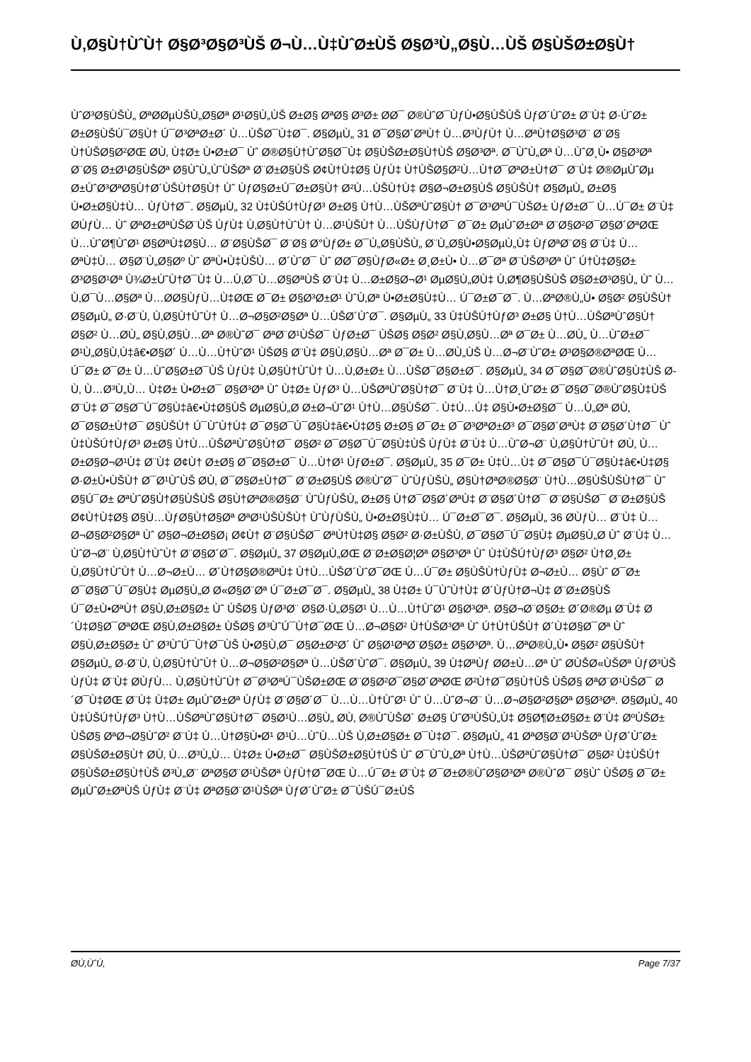Ù‚Ø§Ù†ÙˆÙ† Ø§Ø³Ø§Ø³ÙŠ Ø¬Ù…Ù‡ÙˆØ±ÙŠ Ø§Ø³Ù„Ø§Ù…ÙŠ Ø§ÙŠØ±Ø§Ù†
ÙˆØ³Ø§ÙŠÙ„ ØªØ­ØµÙŠÙ„Ø§Øª Ø¹Ø§Ù„ÙŠ Ø±Ø§ ØªØ§ Ø³Ø± Ø­Ø¯ Ø®ÙˆØ¯ÙƒÙ•Ø§ÙŠÙŠ ÙƒØ´ÙˆØ± Ø¨Ù‡ Ø·ÙˆØ± Ø±Ø§ÙŠÚ¯Ø§Ù† Ú¯Ø³ØªØ±Ø´ Ù…ÙŠØ¯Ù‡Ø¯. Ø§ØµÙ„ 31 Ø¯Ø§Ø´ØªÙ† Ù…Ø³ÙƒÙ† Ù…ØªÙ†Ø§Ø³Ø¨ Ø¨Ø§ Ù†ÙŠØ§Ø²ØŒ Ø­Ù‚ Ù‡Ø± Ù•Ø±Ø¯ Ùˆ Ø®Ø§Ù†ÙˆØ§Ø¯Ù‡ Ø§ÙŠØ±Ø§Ù†ÙŠ Ø§Ø³Øª. Ø¯ÙˆÙ„Øª Ù…ÙˆØ¸Ù• Ø§Ø³Øª Ø¨Ø§ Ø±Ø¹Ø§ÙŠØª Ø§ÙˆÙ„ÙˆÙŠØª Ø¨Ø±Ø§ÙŠ Ø¢Ù†Ù‡Ø§ ÙƒÙ‡ Ù†ÙŠØ§Ø²Ù…Ù†Ø¯ØªØ±Ù†Ø¯ Ø¨Ù‡ Ø®ØµÙˆØµ Ø±ÙˆØ³ØªØ§Ù†Ø´ÙŠÙ†Ø§Ù† Ùˆ ÙƒØ§Ø±Ú¯Ø±Ø§Ù† Ø²Ù…ÙŠÙ†Ù‡ Ø§Ø¬Ø±Ø§ÙŠ Ø§ÙŠÙ† Ø§ØµÙ„ Ø±Ø§ Ù•Ø±Ø§Ù‡Ù… ÙƒÙ†Ø¯. Ø§ØµÙ„ 32 Ù‡ÙŠÚ†ÙƒØ³ Ø±Ø§ Ù†Ù…ÙŠØªÙˆØ§Ù† Ø¯Ø³ØªÚ¯ÙŠØ± ÙƒØ±Ø¯ Ù…Ú¯Ø± Ø¨Ù‡ Ø­ÙƒÙ… Ùˆ ØªØ±ØªÙŠØ¨ÙŠ ÙƒÙ‡ Ù‚Ø§Ù†ÙˆÙ† Ù…Ø¹ÙŠÙ† Ù…ÙŠÙƒÙ†Ø¯ Ø¯Ø± ØµÙˆØ±Øª Ø¨Ø§Ø²Ø¯Ø§Ø´ØªØŒ Ù…ÙˆØ¶ÙˆØ¹ Ø§ØªÙ‡Ø§Ù… Ø¨Ø§ÙŠØ¯ Ø¨Ø§ Ø°ÙƒØ± Ø¯Ù„Ø§ÙŠÙ„ Ø¨Ù„Ø§Ù•Ø§ØµÙ„Ù‡ ÙƒØªØ¨Ø§ Ø¨Ù‡ Ù…ØªÙ‡Ù… Ø§Ø¨Ù„Ø§Øº Ùˆ ØªÙ•Ù‡ÙŠÙ… Ø´ÙˆØ¯ Ùˆ Ø­Ø¯Ø§ÙƒØ«Ø± Ø¸Ø±Ù• Ù…Ø¯Øª Ø¨ÙŠØ³Øª Ùˆ Ú†Ù‡Ø§Ø± Ø³Ø§Ø¹Øª Ù¾Ø±ÙˆÙ†Ø¯Ù‡ Ù…Ù‚Ø¯Ù…Ø§ØªÙŠ Ø¨Ù‡ Ù…Ø±Ø§Ø¬Ø¹ ØµØ§Ù„Ø­Ù‡ Ù‚Ø¶Ø§ÙŠÙŠ Ø§Ø±Ø³Ø§Ù„ Ùˆ Ù…Ù‚Ø¯Ù…Ø§Øª Ù…Ø­Ø§ÙƒÙ…Ù‡ØŒ Ø¯Ø± Ø§Ø³Ø±Ø¹ ÙˆÙ‚Øª Ù•Ø±Ø§Ù‡Ù… Ú¯Ø±Ø¯Ø¯. Ù…ØªØ®Ù„Ù• Ø§Ø² Ø§ÙŠÙ† Ø§ØµÙ„ Ø·Ø¨Ù‚ Ù‚Ø§Ù†ÙˆÙ† Ù…Ø¬Ø§Ø²Ø§Øª Ù…ÙŠØ´ÙˆØ¯. Ø§ØµÙ„ 33 Ù‡ÙŠÚ†ÙƒØ³ Ø±Ø§ Ù†Ù…ÙŠØªÙˆØ§Ù† Ø§Ø² Ù…Ø­Ù„ Ø§Ù‚Ø§Ù…Øª Ø®ÙˆØ¯ ØªØ¨Ø¹ÙŠØ¯ ÙƒØ±Ø¯ ÙŠØ§ Ø§Ø² Ø§Ù‚Ø§Ù…Øª Ø¯Ø± Ù…Ø­Ù„ Ù…ÙˆØ±Ø¯ Ø¹Ù„Ø§Ù‚Ù‡â€•Ø§Ø´ Ù…Ù…Ù†ÙˆØ¹ ÙŠØ§ Ø¨Ù‡ Ø§Ù‚Ø§Ù…Øª Ø¯Ø± Ù…Ø­Ù„ÙŠ Ù…Ø¬Ø¨ÙˆØ± Ø³Ø§Ø®ØªØŒ Ù…Ú¯Ø± Ø¯Ø± Ù…ÙˆØ§Ø±Ø¯ÙŠ ÙƒÙ‡ Ù‚Ø§Ù†ÙˆÙ† Ù…Ù‚Ø±Ø± Ù…ÙŠØ¯Ø§Ø±Ø¯. Ø§ØµÙ„ 34 Ø¯Ø§Ø¯Ø®ÙˆØ§Ù‡ÙŠ Ø­Ù‚ Ù…Ø³Ù„Ù… Ù‡Ø± Ù•Ø±Ø¯ Ø§Ø³Øª Ùˆ Ù‡Ø± ÙƒØ³ Ù…ÙŠØªÙˆØ§Ù†Ø¯ Ø¨Ù‡ Ù…Ù†Ø¸ÙˆØ± Ø¯Ø§Ø¯Ø®ÙˆØ§Ù‡ÙŠ Ø¨Ù‡ Ø¯Ø§Ø¯Ú¯Ø§Ù‡â€•Ù‡Ø§ÙŠ ØµØ§Ù„Ø­ Ø±Ø¬ÙˆØ¹ Ù†Ù…Ø§ÙŠØ¯. Ù‡Ù…Ù‡ Ø§Ù•Ø±Ø§Ø¯ Ù…Ù„Øª Ø­Ù‚ Ø¯Ø§Ø±Ù†Ø¯ Ø§ÙŠÙ† Ú¯ÙˆÙ†Ù‡ Ø¯Ø§Ø¯Ú¯Ø§Ù‡â€•Ù‡Ø§ Ø±Ø§ Ø¯Ø± Ø¯Ø³ØªØ±Ø³ Ø¯Ø§Ø´ØªÙ‡ Ø¨Ø§Ø´Ù†Ø¯ Ùˆ Ù‡ÙŠÚ†ÙƒØ³ Ø±Ø§ Ù†Ù…ÙŠØªÙˆØ§Ù†Ø¯ Ø§Ø² Ø¯Ø§Ø¯Ú¯Ø§Ù‡ÙŠ ÙƒÙ‡ Ø¨Ù‡ Ù…ÙˆØ¬Ø¨ Ù‚Ø§Ù†ÙˆÙ† Ø­Ù‚ Ù…Ø±Ø§Ø¬Ø¹Ù‡ Ø¨Ù‡ Ø¢Ù† Ø±Ø§ Ø¯Ø§Ø±Ø¯ Ù…Ù†Ø¹ ÙƒØ±Ø¯. Ø§ØµÙ„ 35 Ø¯Ø± Ù‡Ù…Ù‡ Ø¯Ø§Ø¯Ú¯Ø§Ù‡â€•Ù‡Ø§ Ø·Ø±Ù•ÙŠÙ† Ø¯Ø¹ÙˆÙŠ Ø­Ù‚ Ø¯Ø§Ø±Ù†Ø¯ Ø¨Ø±Ø§ÙŠ Ø®ÙˆØ¯ ÙˆÙƒÙŠÙ„ Ø§Ù†ØªØ®Ø§Ø¨ Ù†Ù…Ø§ÙŠÙŠÙ†Ø¯ Ùˆ Ø§Ú¯Ø± ØªÙˆØ§Ù†Ø§ÙŠÙŠ Ø§Ù†ØªØ®Ø§Ø¨ ÙˆÙƒÙŠÙ„ Ø±Ø§ Ù†Ø¯Ø§Ø´ØªÙ‡ Ø¨Ø§Ø´Ù†Ø¯ Ø¨Ø§ÙŠØ¯ Ø¨Ø±Ø§ÙŠ Ø¢Ù†Ù‡Ø§ Ø§Ù…ÙƒØ§Ù†Ø§Øª ØªØ¹ÙŠÙŠÙ† ÙˆÙƒÙŠÙ„ Ù•Ø±Ø§Ù‡Ù… Ú¯Ø±Ø¯Ø¯. Ø§ØµÙ„ 36 Ø­ÙƒÙ… Ø¨Ù‡ Ù…Ø¬Ø§Ø²Ø§Øª Ùˆ Ø§Ø¬Ø±Ø§Ø¡ Ø¢Ù† Ø¨Ø§ÙŠØ¯ ØªÙ†Ù‡Ø§ Ø§Ø² Ø·Ø±ÙŠÙ‚ Ø¯Ø§Ø¯Ú¯Ø§Ù‡ ØµØ§Ù„Ø­ Ùˆ Ø¨Ù‡ Ù…ÙˆØ¬Ø¨ Ù‚Ø§Ù†ÙˆÙ† Ø¨Ø§Ø´Ø¯. Ø§ØµÙ„ 37 Ø§ØµÙ„ØŒ Ø¨Ø±Ø§Ø¦Øª Ø§Ø³Øª Ùˆ Ù‡ÙŠÚ†ÙƒØ³ Ø§Ø² Ù†Ø¸Ø± Ù‚Ø§Ù†ÙˆÙ† Ù…Ø¬Ø±Ù… Ø´Ù†Ø§Ø®ØªÙ‡ Ù†Ù…ÙŠØ´ÙˆØ¯ØŒ Ù…Ú¯Ø± Ø§ÙŠÙ†ÙƒÙ‡ Ø¬Ø±Ù… Ø§Ùˆ Ø¯Ø± Ø¯Ø§Ø¯Ú¯Ø§Ù‡ ØµØ§Ù„Ø­ Ø«Ø§Ø¨Øª Ú¯Ø±Ø¯Ø¯. Ø§ØµÙ„ 38 Ù‡Ø± Ú¯ÙˆÙ†Ù‡ Ø´ÙƒÙ†Ø¬Ù‡ Ø¨Ø±Ø§ÙŠ Ú¯Ø±Ù•ØªÙ† Ø§Ù‚Ø±Ø§Ø± Ùˆ ÙŠØ§ ÙƒØ³Ø¨ Ø§Ø·Ù„Ø§Ø¹ Ù…Ù…Ù†ÙˆØ¹ Ø§Ø³Øª. Ø§Ø¬Ø¨Ø§Ø± Ø´Ø®Øµ Ø¨Ù‡ Ø´Ù‡Ø§Ø¯ØªØŒ Ø§Ù‚Ø±Ø§Ø± ÙŠØ§ Ø³ÙˆÚ¯Ù†Ø¯ØŒ Ù…Ø¬Ø§Ø² Ù†ÙŠØ³Øª Ùˆ Ú†Ù†ÙŠÙ† Ø´Ù‡Ø§Ø¯Øª Ùˆ Ø§Ù‚Ø±Ø§Ø± Ùˆ Ø³ÙˆÚ¯Ù†Ø¯ÙŠ Ù•Ø§Ù‚Ø¯ Ø§Ø±Ø²Ø´ Ùˆ Ø§Ø¹ØªØ¨Ø§Ø± Ø§Ø³Øª. Ù…ØªØ®Ù„Ù• Ø§Ø² Ø§ÙŠÙ† Ø§ØµÙ„ Ø·Ø¨Ù‚ Ù‚Ø§Ù†ÙˆÙ† Ù…Ø¬Ø§Ø²Ø§Øª Ù…ÙŠØ´ÙˆØ¯. Ø§ØµÙ„ 39 Ù‡ØªÙƒ Ø­Ø±Ù…Øª Ùˆ Ø­ÙŠØ«ÙŠØª ÙƒØ³ÙŠ ÙƒÙ‡ Ø¨Ù‡ Ø­ÙƒÙ… Ù‚Ø§Ù†ÙˆÙ† Ø¯Ø³ØªÚ¯ÙŠØ±ØŒ Ø¨Ø§Ø²Ø¯Ø§Ø´ØªØŒ Ø²Ù†Ø¯Ø§Ù†ÙŠ ÙŠØ§ ØªØ¨Ø¹ÙŠØ¯ Ø´Ø¯Ù‡ØŒ Ø¨Ù‡ Ù‡Ø± ØµÙˆØ±Øª ÙƒÙ‡ Ø¨Ø§Ø´Ø¯ Ù…Ù…Ù†ÙˆØ¹ Ùˆ Ù…ÙˆØ¬Ø¨ Ù…Ø¬Ø§Ø²Ø§Øª Ø§Ø³Øª. Ø§ØµÙ„ 40 Ù‡ÙŠÚ†ÙƒØ³ Ù†Ù…ÙŠØªÙˆØ§Ù†Ø¯ Ø§Ø¹Ù…Ø§Ù„ Ø­Ù‚ Ø®ÙˆÙŠØ´ Ø±Ø§ ÙˆØ³ÙŠÙ„Ù‡ Ø§Ø¶Ø±Ø§Ø± Ø¨Ù‡ ØºÙŠØ± ÙŠØ§ ØªØ¬Ø§ÙˆØ² Ø¨Ù‡ Ù…Ù†Ø§Ù•Ø¹ Ø¹Ù…ÙˆÙ…ÙŠ Ù‚Ø±Ø§Ø± Ø¯Ù‡Ø¯. Ø§ØµÙ„ 41 ØªØ§Ø¨Ø¹ÙŠØª ÙƒØ´ÙˆØ± Ø§ÙŠØ±Ø§Ù† Ø­Ù‚ Ù…Ø³Ù„Ù… Ù‡Ø± Ù•Ø±Ø¯ Ø§ÙŠØ±Ø§Ù†ÙŠ Ùˆ Ø¯ÙˆÙ„Øª Ù†Ù…ÙŠØªÙˆØ§Ù†Ø¯ Ø§Ø² Ù‡ÙŠÚ† Ø§ÙŠØ±Ø§Ù†ÙŠ Ø³Ù„Ø¨ ØªØ§Ø¨Ø¹ÙŠØª ÙƒÙ†Ø¯ØŒ Ù…Ú¯Ø± Ø¨Ù‡ Ø¯Ø±Ø®ÙˆØ§Ø³Øª Ø®ÙˆØ¯ Ø§Ùˆ ÙŠØ§ Ø¯Ø± ØµÙˆØ±ØªÙŠ ÙƒÙ‡ Ø¨Ù‡ ØªØ§Ø¨Ø¹ÙŠØª ÙƒØ´ÙˆØ± Ø¯ÙŠÚ¯Ø±ÙŠ
Ø­Ù‚ÙˆÙ‚ Page 7/37